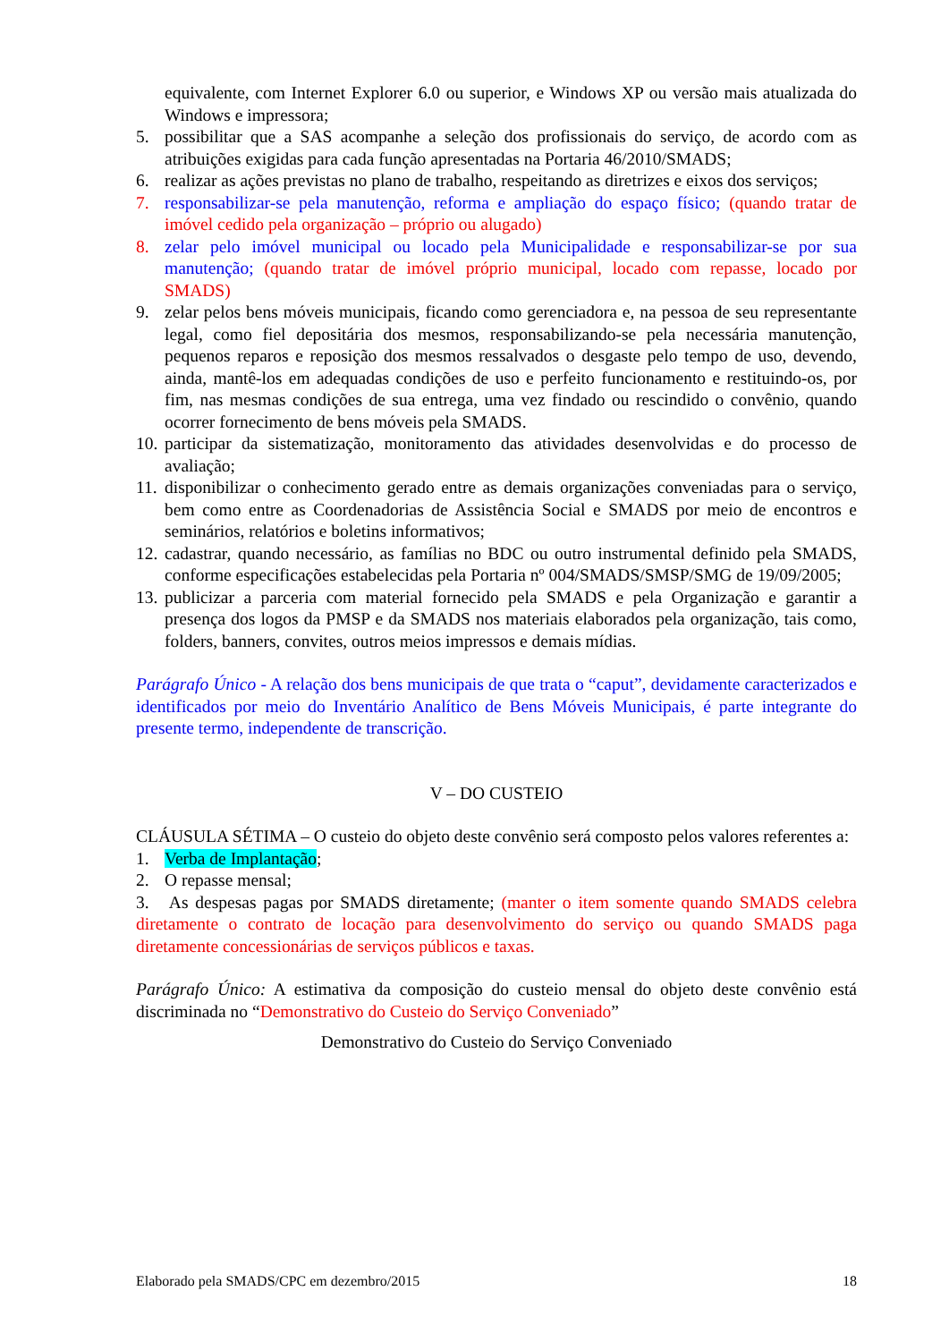equivalente, com Internet Explorer 6.0 ou superior, e Windows XP ou versão mais atualizada do Windows e impressora;
5. possibilitar que a SAS acompanhe a seleção dos profissionais do serviço, de acordo com as atribuições exigidas para cada função apresentadas na Portaria 46/2010/SMADS;
6. realizar as ações previstas no plano de trabalho, respeitando as diretrizes e eixos dos serviços;
7. responsabilizar-se pela manutenção, reforma e ampliação do espaço físico; (quando tratar de imóvel cedido pela organização – próprio ou alugado)
8. zelar pelo imóvel municipal ou locado pela Municipalidade e responsabilizar-se por sua manutenção; (quando tratar de imóvel próprio municipal, locado com repasse, locado por SMADS)
9. zelar pelos bens móveis municipais, ficando como gerenciadora e, na pessoa de seu representante legal, como fiel depositária dos mesmos, responsabilizando-se pela necessária manutenção, pequenos reparos e reposição dos mesmos ressalvados o desgaste pelo tempo de uso, devendo, ainda, mantê-los em adequadas condições de uso e perfeito funcionamento e restituindo-os, por fim, nas mesmas condições de sua entrega, uma vez findado ou rescindido o convênio, quando ocorrer fornecimento de bens móveis pela SMADS.
10. participar da sistematização, monitoramento das atividades desenvolvidas e do processo de avaliação;
11. disponibilizar o conhecimento gerado entre as demais organizações conveniadas para o serviço, bem como entre as Coordenadorias de Assistência Social e SMADS por meio de encontros e seminários, relatórios e boletins informativos;
12. cadastrar, quando necessário, as famílias no BDC ou outro instrumental definido pela SMADS, conforme especificações estabelecidas pela Portaria nº 004/SMADS/SMSP/SMG de 19/09/2005;
13. publicizar a parceria com material fornecido pela SMADS e pela Organização e garantir a presença dos logos da PMSP e da SMADS nos materiais elaborados pela organização, tais como, folders, banners, convites, outros meios impressos e demais mídias.
Parágrafo Único - A relação dos bens municipais de que trata o “caput”, devidamente caracterizados e identificados por meio do Inventário Analítico de Bens Móveis Municipais, é parte integrante do presente termo, independente de transcrição.
V – DO CUSTEIO
CLÁUSULA SÉTIMA – O custeio do objeto deste convênio será composto pelos valores referentes a:
1. Verba de Implantação;
2. O repasse mensal;
3. As despesas pagas por SMADS diretamente; (manter o item somente quando SMADS celebra diretamente o contrato de locação para desenvolvimento do serviço ou quando SMADS paga diretamente concessionárias de serviços públicos e taxas.
Parágrafo Único: A estimativa da composição do custeio mensal do objeto deste convênio está discriminada no “Demonstrativo do Custeio do Serviço Conveniado”
Demonstrativo do Custeio do Serviço Conveniado
Elaborado pela SMADS/CPC em dezembro/2015 18